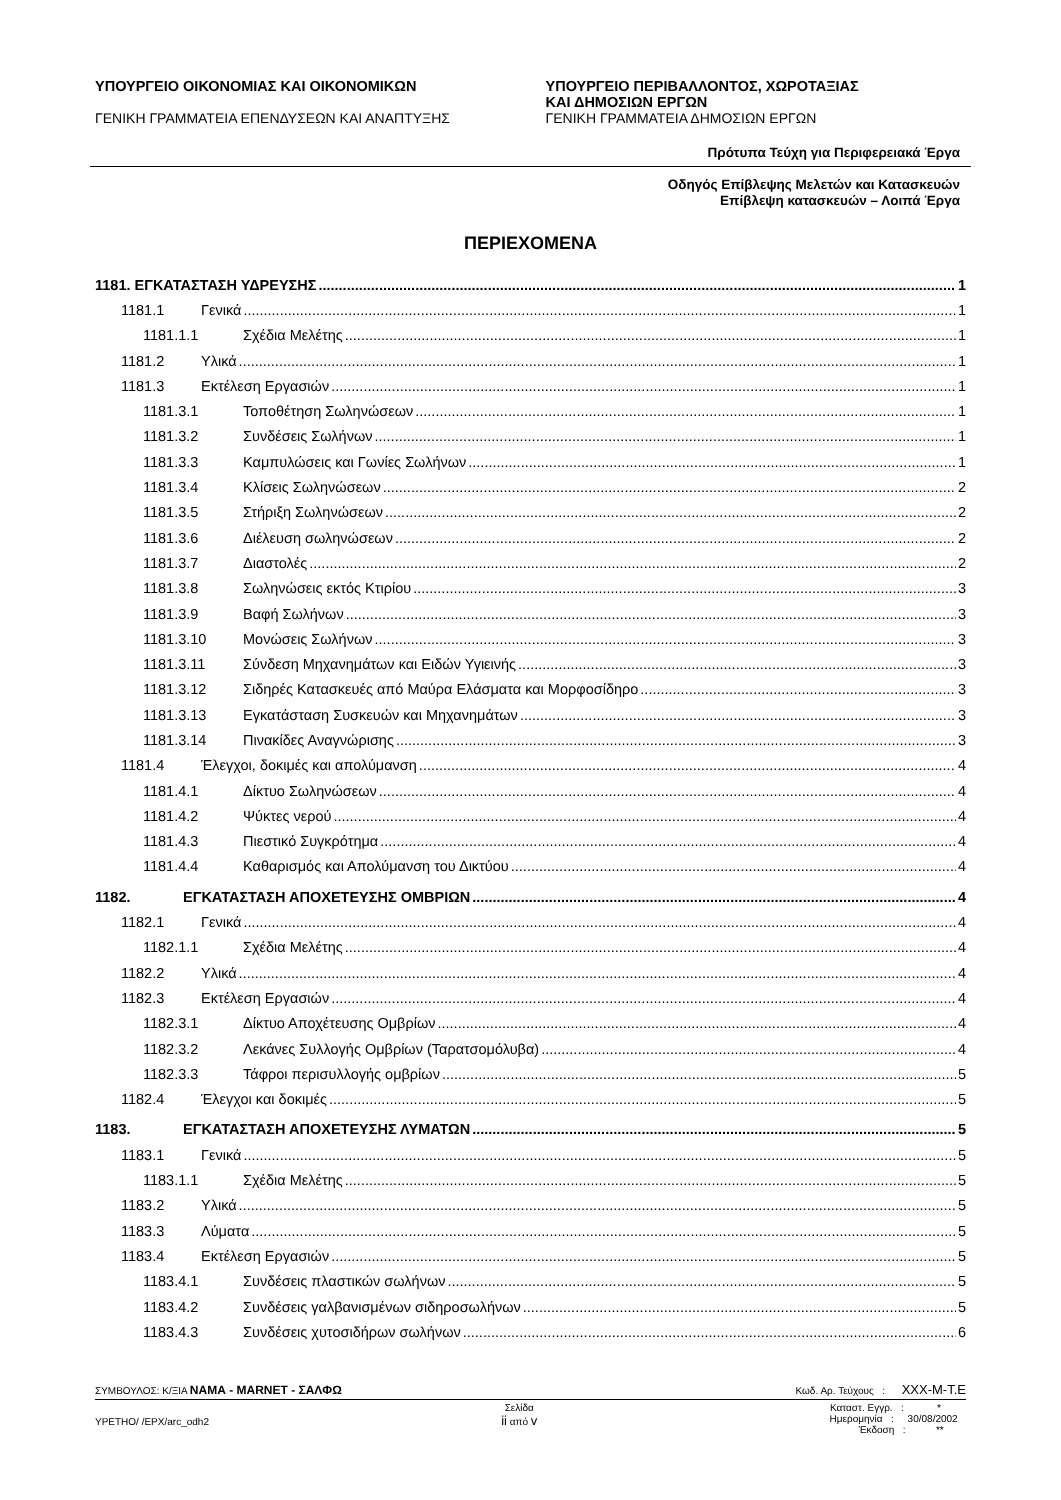ΥΠΟΥΡΓΕΙΟ ΟΙΚΟΝΟΜΙΑΣ ΚΑΙ ΟΙΚΟΝΟΜΙΚΩΝ
ΓΕΝΙΚΗ ΓΡΑΜΜΑΤΕΙΑ ΕΠΕΝΔΥΣΕΩΝ ΚΑΙ ΑΝΑΠΤΥΞΗΣ
ΥΠΟΥΡΓΕΙΟ ΠΕΡΙΒΑΛΛΟΝΤΟΣ, ΧΩΡΟΤΑΞΙΑΣ
ΚΑΙ ΔΗΜΟΣΙΩΝ ΕΡΓΩΝ
ΓΕΝΙΚΗ ΓΡΑΜΜΑΤΕΙΑ ΔΗΜΟΣΙΩΝ ΕΡΓΩΝ
Πρότυπα Τεύχη για Περιφερειακά Έργα
Οδηγός Επίβλεψης Μελετών και Κατασκευών
Επίβλεψη κατασκευών – Λοιπά Έργα
ΠΕΡΙΕΧΟΜΕΝΑ
1181. ΕΓΚΑΤΑΣΤΑΣΗ ΥΔΡΕΥΣΗΣ 1
1181.1 Γενικά 1
1181.1.1 Σχέδια Μελέτης 1
1181.2 Υλικά 1
1181.3 Εκτέλεση Εργασιών 1
1181.3.1 Τοποθέτηση Σωληνώσεων 1
1181.3.2 Συνδέσεις Σωλήνων 1
1181.3.3 Καμπυλώσεις και Γωνίες Σωλήνων 1
1181.3.4 Κλίσεις Σωληνώσεων 2
1181.3.5 Στήριξη Σωληνώσεων 2
1181.3.6 Διέλευση σωληνώσεων 2
1181.3.7 Διαστολές 2
1181.3.8 Σωληνώσεις εκτός Κτιρίου 3
1181.3.9 Βαφή Σωλήνων 3
1181.3.10 Μονώσεις Σωλήνων 3
1181.3.11 Σύνδεση Μηχανημάτων και Ειδών Υγιεινής 3
1181.3.12 Σιδηρές Κατασκευές από Μαύρα Ελάσματα και Μορφοσίδηρο 3
1181.3.13 Εγκατάσταση Συσκευών και Μηχανημάτων 3
1181.3.14 Πινακίδες Αναγνώρισης 3
1181.4 Έλεγχοι, δοκιμές και απολύμανση 4
1181.4.1 Δίκτυο Σωληνώσεων 4
1181.4.2 Ψύκτες νερού 4
1181.4.3 Πιεστικό Συγκρότημα 4
1181.4.4 Καθαρισμός και Απολύμανση του Δικτύου 4
1182. ΕΓΚΑΤΑΣΤΑΣΗ ΑΠΟΧΕΤΕΥΣΗΣ ΟΜΒΡΙΩΝ 4
1182.1 Γενικά 4
1182.1.1 Σχέδια Μελέτης 4
1182.2 Υλικά 4
1182.3 Εκτέλεση Εργασιών 4
1182.3.1 Δίκτυο Αποχέτευσης Ομβρίων 4
1182.3.2 Λεκάνες Συλλογής Ομβρίων (Ταρατσομόλυβα) 4
1182.3.3 Τάφροι περισυλλογής ομβρίων 5
1182.4 Έλεγχοι και δοκιμές 5
1183. ΕΓΚΑΤΑΣΤΑΣΗ ΑΠΟΧΕΤΕΥΣΗΣ ΛΥΜΑΤΩΝ 5
1183.1 Γενικά 5
1183.1.1 Σχέδια Μελέτης 5
1183.2 Υλικά 5
1183.3 Λύματα 5
1183.4 Εκτέλεση Εργασιών 5
1183.4.1 Συνδέσεις πλαστικών σωλήνων 5
1183.4.2 Συνδέσεις γαλβανισμένων σιδηροσωλήνων 5
1183.4.3 Συνδέσεις χυτοσιδήρων σωλήνων 6
ΣΥΜΒΟΥΛΟΣ: Κ/ΞΙΑ ΝΑΜΑ - MARNET - ΣΑΛΦΩ Κωδ. Αρ. Τεύχους : XXX-M-T.E
ΥΡΕΤΗΟ/ /ΕΡΧ/arc_odh2 Σελίδα
ii από v Καταστ. Εγγρ. : *
Ημερομηνία : 30/08/2002
Έκδοση : **